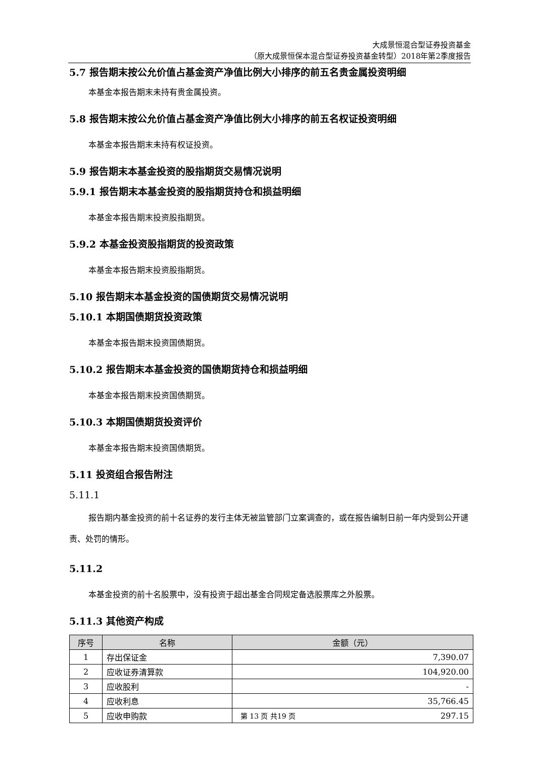大成景恒混合型证券投资基金
（原大成景恒保本混合型证券投资基金转型）2018年第2季度报告
5.7 报告期末按公允价值占基金资产净值比例大小排序的前五名贵金属投资明细
本基金本报告期末未持有贵金属投资。
5.8 报告期末按公允价值占基金资产净值比例大小排序的前五名权证投资明细
本基金本报告期末未持有权证投资。
5.9 报告期末本基金投资的股指期货交易情况说明
5.9.1 报告期末本基金投资的股指期货持仓和损益明细
本基金本报告期末投资股指期货。
5.9.2 本基金投资股指期货的投资政策
本基金本报告期末投资股指期货。
5.10 报告期末本基金投资的国债期货交易情况说明
5.10.1 本期国债期货投资政策
本基金本报告期末投资国债期货。
5.10.2 报告期末本基金投资的国债期货持仓和损益明细
本基金本报告期末投资国债期货。
5.10.3 本期国债期货投资评价
本基金本报告期末投资国债期货。
5.11 投资组合报告附注
5.11.1
报告期内基金投资的前十名证券的发行主体无被监管部门立案调查的，或在报告编制日前一年内受到公开谴责、处罚的情形。
5.11.2
本基金投资的前十名股票中，没有投资于超出基金合同规定备选股票库之外股票。
5.11.3 其他资产构成
| 序号 | 名称 | 金额（元） |
| --- | --- | --- |
| 1 | 存出保证金 | 7,390.07 |
| 2 | 应收证券清算款 | 104,920.00 |
| 3 | 应收股利 | - |
| 4 | 应收利息 | 35,766.45 |
| 5 | 应收申购款 | 297.15 |
第 13 页 共19 页